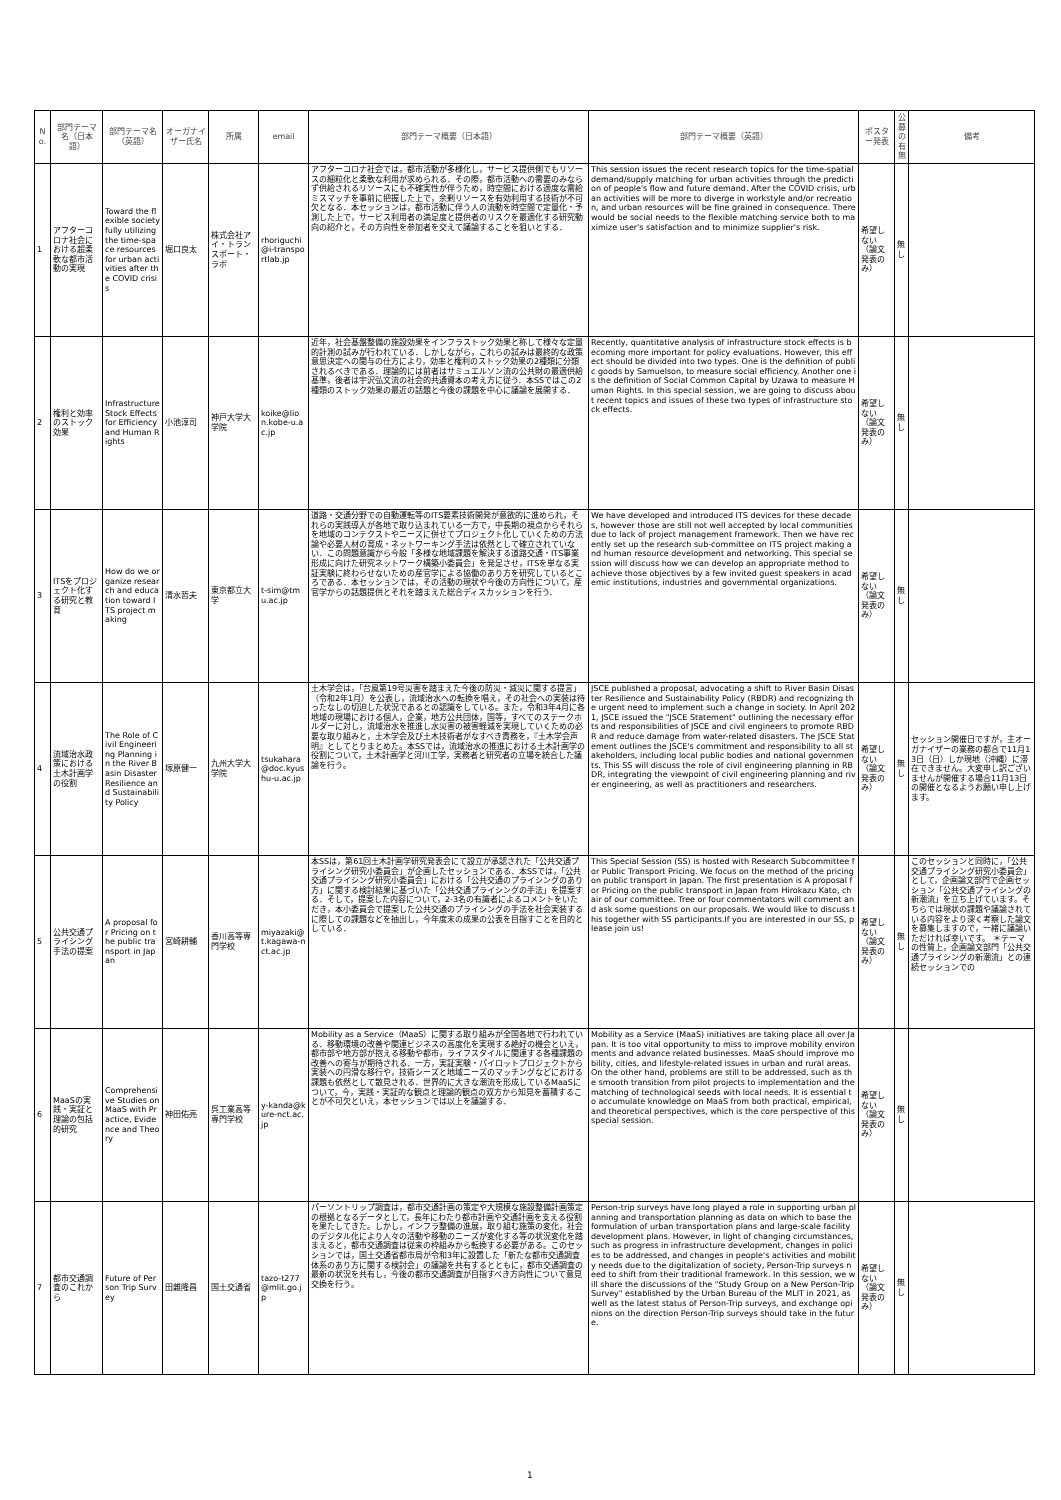| No. | 部門テーマ名（日本語） | 部門テーマ名（英語） | オーガナイザー氏名 | 所属 | email | 部門テーマ概要（日本語） | 部門テーマ概要（英語） | ポスター発表 | 公募の有無 | 備考 |
| --- | --- | --- | --- | --- | --- | --- | --- | --- | --- | --- |
| 1 | アフターコロナ社会における超柔軟な都市活動の実現 | Toward the flexible society fully utilizing the time-space resources for urban activities after the COVID crisis | 堀口良太 | 株式会社アイ・トランスポート・ラボ | rhoriguchi@i-transportlab.jp | アフターコロナ社会では，都市活動が多様化し，サービス提供側でもリソースの細粒化と柔軟な利用が求められる．その際，都市活動への需要のみならず供給されるリソースにも不確実性が伴うため，時空間における適度な需給ミスマッチを事前に把握した上で，余剰リソースを有効利用する技術が不可欠となる．本セッションは，都市活動に伴う人の流動を時空間で定量化・予測した上で，サービス利用者の満足度と提供者のリスクを最適化する研究動向の紹介と，その方向性を参加者を交えて議論することを狙いとする． | This session issues the recent research topics for the time-spatial demand/supply matching for urban activities through the prediction of people's flow and future demand. After the COVID crisis, urban activities will be more to diverge in workstyle and/or recreation, and urban resources will be fine grained in consequence. There would be social needs to the flexible matching service both to maximize user's satisfaction and to minimize supplier's risk. | 希望しない（論文発表のみ） | 無し | |
| 2 | 権利と効率のストック効果 | Infrastructure Stock Effects for Efficiency and Human Rights | 小池淳司 | 神戸大学大学院 | koike@lion.kobe-u.ac.jp | 近年，社会基盤整備の施設効果をインフラストック効果と称して様々な定量的計測の試みが行われている．しかしながら，これらの試みは最終的な政策意思決定への関与の仕方により，効率と権利のストック効果の2種類に分類されるべきである．理論的には前者はサミュエルソン流の公共財の最適供給基準，後者は宇沢弘文流の社会的共通資本の考え方に従う．本SSではこの2種類のストック効果の最近の話題と今後の課題を中心に議論を展開する． | Recently, quantitative analysis of infrastructure stock effects is becoming more important for policy evaluations. However, this effect should be divided into two types. One is the definition of public goods by Samuelson, to measure social efficiency. Another one is the definition of Social Common Capital by Uzawa to measure Human Rights. In this special session, we are going to discuss about recent topics and issues of these two types of infrastructure stock effects. | 希望しない（論文発表のみ） | 無し | |
| 3 | ITSをプロジェクト化する研究と教育 | How do we organize research and education toward ITS project making | 清水哲夫 | 東京都立大学 | t-sim@tmu.ac.jp | 道路・交通分野での自動運転等のITS要素技術開発が意欲的に進められ，それらの実践導入が各地で取り込まれている一方で，中長期の視点からそれらを地域のコンテクストやニーズに併せてプロジェクト化していくための方法論や必要人材の育成・ネットワーキング手法は依然として確立されていない．この問題意識から今般「多様な地域課題を解決する道路交通・ITS事業形成に向けた研究ネットワーク構築小委員会」を発足させ，ITSを単なる実証実験に終わらせないための産官学による協働のあり方を研究しているところである．本セッションでは，その活動の現状や今後の方向性について，産官学からの話題提供とそれを踏まえた総合ディスカッションを行う． | We have developed and introduced ITS devices for these decades, however those are still not well accepted by local communities due to lack of project management framework. Then we have recently set up the research sub-committee on ITS project making and human resource development and networking. This special session will discuss how we can develop an appropriate method to achieve those objectives by a few invited guest speakers in academic institutions, industries and governmental organizations. | 希望しない（論文発表のみ） | 無し | |
| 4 | 流域治水政策における土木計画学の役割 | The Role of Civil Engineering Planning in the River Basin Disaster Resilience and Sustainability Policy | 塚原健一 | 九州大学大学院 | tsukahara@doc.kyushu-u.ac.jp | 土木学会は，「台風第19号災害を踏まえた今後の防災・減災に関する提言」（令和2年1月）を公表し，流域治水への転換を唱え，その社会への実装は待ったなしの切迫した状況であるとの認識をしている。また，令和3年4月に各地域の現場における個人，企業，地方公共団体，国等，すべてのステークホルダーに対し，流域治水を推進し水災害の被害軽減を実現していくための必要な取り組みと，土木学会及び土木技術者がなすべき責務を，『土木学会声明』としてとりまとめた。本SSでは，流域治水の推進における土木計画学の役割について，土木計画学と河川工学，実務者と研究者の立場を統合した議論を行う。 | JSCE published a proposal, advocating a shift to River Basin Disaster Resilience and Sustainability Policy (RBDR) and recognizing the urgent need to implement such a change in society. In April 2021, JSCE issued the "JSCE Statement" outlining the necessary efforts and responsibilities of JSCE and civil engineers to promote RBDR and reduce damage from water-related disasters. The JSCE Statement outlines the JSCE's commitment and responsibility to all stakeholders, including local public bodies and national governments. This SS will discuss the role of civil engineering planning in RBDR, integrating the viewpoint of civil engineering planning and river engineering, as well as practitioners and researchers. | 希望しない（論文発表のみ） | 無し | セッション開催日ですが，主オーガナイザーの業務の都合で11月13日（日）しか現地（沖縄）に滞在できません。大変申し訳ございませんが開催する場合11月13日の開催となるようお願い申し上げます。 |
| 5 | 公共交通プライシング手法の提案 | A proposal for Pricing on the public transport in Japan | 宮崎耕輔 | 香川高等専門学校 | miyazaki@t.kagawa-nct.ac.jp | 本SSは，第61回土木計画学研究発表会にて設立が承認された「公共交通プライシング研究小委員会」が企画したセッションである．本SSでは，「公共交通プライシング研究小委員会」における「公共交通のプライシングのあり方」に関する検討結果に基づいた「公共交通プライシングの手法」を提案する．そして，提案した内容について，2-3名の有識者によるコメントをいただき，本小委員会で提案した公共交通のプライシングの手法を社会実装するに際しての課題などを抽出し，今年度末の成果の公表を目指すことを目的としている． | This Special Session (SS) is hosted with Research Subcommittee for Public Transport Pricing. We focus on the method of the pricing on public transport in Japan. The first presentation is A proposal for Pricing on the public transport in Japan from Hirokazu Kato, chair of our committee. Tree or four commentators will comment and ask some questions on our proposals. We would like to discuss this together with SS participants.If you are interested in our SS, please join us! | 希望しない（論文発表のみ） | 無し | このセッションと同時に，「公共交通プライシング研究小委員会」として，企画論文部門で企画セッション「公共交通プライシングの新潮流」を立ち上げています。そちらでは現状の課題や議論されている内容をより深く考察した論文を募集しますので，一緒に議論いただければ幸いです。 ＊テーマの性質上，企画論文部門「公共交通プライシングの新潮流」との連続セッションでの |
| 6 | MaaSの実践・実証と理論の包括的研究 | Comprehensive Studies on MaaS with Practice, Evidence and Theory | 神田佑亮 | 呉工業高等専門学校 | y-kanda@kure-nct.ac.jp | Mobility as a Service（MaaS）に関する取り組みが全国各地で行われている．移動環境の改善や関連ビジネスの高度化を実現する絶好の機会といえ，都市部や地方部が抱える移動や都市，ライフスタイルに関連する各種課題の改善への寄与が期待される．一方，実証実験・パイロットプロジェクトから実装への円滑な移行や，技術シーズと地域ニーズのマッチングなどにおける課題も依然として散見される．世界的に大きな潮流を形成しているMaaSについて，今，実践・実証的な観点と理論的観点の双方から知見を蓄積することが不可欠といえ，本セッションでは以上を議論する． | Mobility as a Service (MaaS) initiatives are taking place all over Japan. It is too vital opportunity to miss to improve mobility environments and advance related businesses. MaaS should improve mobility, cities, and lifestyle-related issues in urban and rural areas. On the other hand, problems are still to be addressed, such as the smooth transition from pilot projects to implementation and the matching of technological seeds with local needs. It is essential to accumulate knowledge on MaaS from both practical, empirical, and theoretical perspectives, which is the core perspective of this special session. | 希望しない（論文発表のみ） | 無し | |
| 7 | 都市交通調査のこれから | Future of Person Trip Survey | 田雜隆昌 | 国土交通省 | tazo-t277@mlit.go.jp | パーソントリップ調査は，都市交通計画の策定や大規模な施設整備計画策定の根拠となるデータとして，長年にわたり都市計画や交通計画を支える役割を果たしてきた。しかし，インフラ整備の進展，取り組む施策の変化，社会のデジタル化により人々の活動や移動のニーズが変化する等の状況変化を踏まえると，都市交通調査は従来の枠組みから転換する必要がある。このセッションでは，国土交通省都市局が令和3年に設置した「新たな都市交通調査体系のあり方に関する検討会」の議論を共有するとともに，都市交通調査の最新の状況を共有し，今後の都市交通調査が目指すべき方向性について意見交換を行う。 | Person-trip surveys have long played a role in supporting urban planning and transportation planning as data on which to base the formulation of urban transportation plans and large-scale facility development plans. However, in light of changing circumstances, such as progress in infrastructure development, changes in policies to be addressed, and changes in people's activities and mobility needs due to the digitalization of society, Person-Trip surveys need to shift from their traditional framework. In this session, we will share the discussions of the "Study Group on a New Person-Trip Survey" established by the Urban Bureau of the MLIT in 2021, as well as the latest status of Person-Trip surveys, and exchange opinions on the direction Person-Trip surveys should take in the future. | 希望しない（論文発表のみ） | 無し | |
1